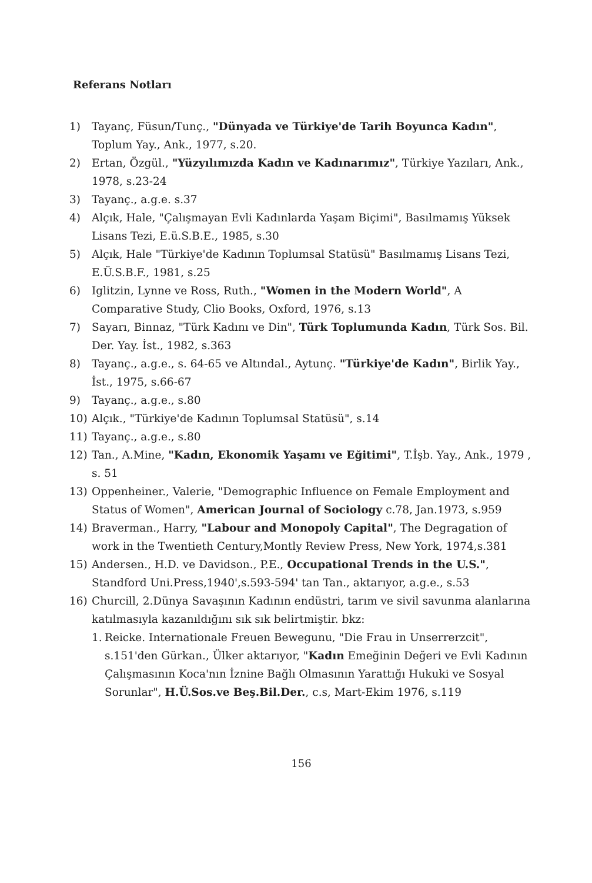Referans Notları
1) Tayanç, Füsun/Tunç., "Dünyada ve Türkiye'de Tarih Boyunca Kadın", Toplum Yay., Ank., 1977, s.20.
2) Ertan, Özgül., "Yüzyılımızda Kadın ve Kadınarımız", Türkiye Yazıları, Ank., 1978, s.23-24
3) Tayanç., a.g.e. s.37
4) Alçık, Hale, "Çalışmayan Evli Kadınlarda Yaşam Biçimi", Basılmamış Yüksek Lisans Tezi, E.ü.S.B.E., 1985, s.30
5) Alçık, Hale "Türkiye'de Kadının Toplumsal Statüsü" Basılmamış Lisans Tezi, E.Ü.S.B.F., 1981, s.25
6) Iglitzin, Lynne ve Ross, Ruth., "Women in the Modern World", A Comparative Study, Clio Books, Oxford, 1976, s.13
7) Sayarı, Binnaz, "Türk Kadını ve Din", Türk Toplumunda Kadın, Türk Sos. Bil. Der. Yay. İst., 1982, s.363
8) Tayanç., a.g.e., s. 64-65 ve Altındal., Aytunç. "Türkiye'de Kadın", Birlik Yay., İst., 1975, s.66-67
9) Tayanç., a.g.e., s.80
10) Alçık., "Türkiye'de Kadının Toplumsal Statüsü", s.14
11) Tayanç., a.g.e., s.80
12) Tan., A.Mine, "Kadın, Ekonomik Yaşamı ve Eğitimi", T.İşb. Yay., Ank., 1979 , s. 51
13) Oppenheiner., Valerie, "Demographic Influence on Female Employment and Status of Women", American Journal of Sociology c.78, Jan.1973, s.959
14) Braverman., Harry, "Labour and Monopoly Capital", The Degragation of work in the Twentieth Century,Montly Review Press, New York, 1974,s.381
15) Andersen., H.D. ve Davidson., P.E., Occupational Trends in the U.S.", Standford Uni.Press,1940',s.593-594' tan Tan., aktarıyor, a.g.e., s.53
16) Churcill, 2.Dünya Savaşının Kadının endüstri, tarım ve sivil savunma alanlarına katılmasıyla kazanıldığını sık sık belirtmiştir. bkz:
1. Reicke. Internationale Freuen Bewegunu, "Die Frau in Unserrerzcit", s.151'den Gürkan., Ülker aktarıyor, "Kadın Emeğinin Değeri ve Evli Kadının Çalışmasının Koca'nın İznine Bağlı Olmasının Yarattığı Hukuki ve Sosyal Sorunlar", H.Ü.Sos.ve Beş.Bil.Der., c.s, Mart-Ekim 1976, s.119
156